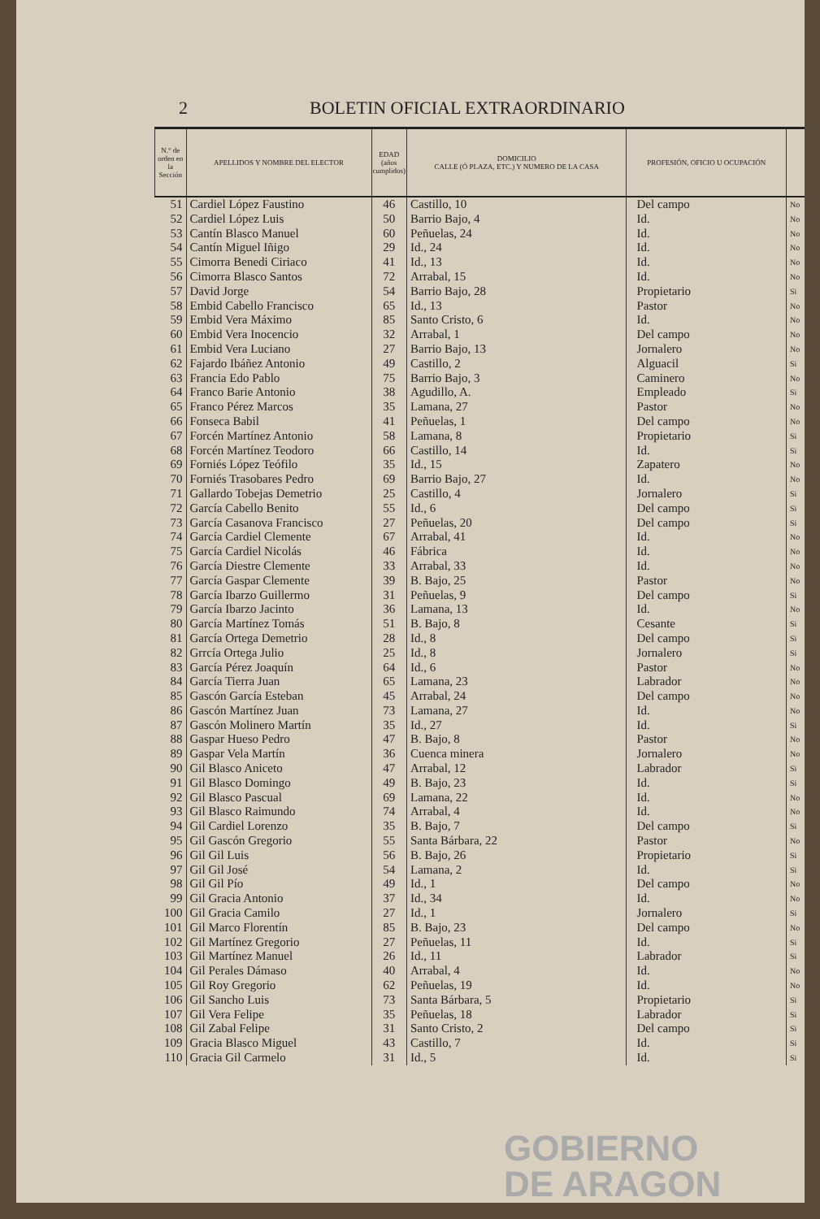2 BOLETIN OFICIAL EXTRAORDINARIO
| N.° de orden en la Sección | APELLIDOS Y NOMBRE DEL ELECTOR | EDAD (años cumplidos) | DOMICILIO CALLE (Ó PLAZA, ETC.) Y NUMERO DE LA CASA | PROFESIÓN, OFICIO U OCUPACIÓN | |
| --- | --- | --- | --- | --- | --- |
| 51 | Cardiel López Faustino | 46 | Castillo, 10 | Del campo | No |
| 52 | Cardiel López Luis | 50 | Barrio Bajo, 4 | Id. | No |
| 53 | Cantín Blasco Manuel | 60 | Peñuelas, 24 | Id. | No |
| 54 | Cantín Miguel Iñigo | 29 | Id., 24 | Id. | No |
| 55 | Cimorra Benedi Ciriaco | 41 | Id., 13 | Id. | No |
| 56 | Cimorra Blasco Santos | 72 | Arrabal, 15 | Id. | No |
| 57 | David Jorge | 54 | Barrio Bajo, 28 | Propietario | Si |
| 58 | Embid Cabello Francisco | 65 | Id., 13 | Pastor | No |
| 59 | Embid Vera Máximo | 85 | Santo Cristo, 6 | Id. | No |
| 60 | Embid Vera Inocencio | 32 | Arrabal, 1 | Del campo | No |
| 61 | Embid Vera Luciano | 27 | Barrio Bajo, 13 | Jornalero | No |
| 62 | Fajardo Ibáñez Antonio | 49 | Castillo, 2 | Alguacil | Si |
| 63 | Francia Edo Pablo | 75 | Barrio Bajo, 3 | Caminero | No |
| 64 | Franco Barie Antonio | 38 | Agudillo, A. | Empleado | Si |
| 65 | Franco Pérez Marcos | 35 | Lamana, 27 | Pastor | No |
| 66 | Fonseca Babil | 41 | Peñuelas, 1 | Del campo | No |
| 67 | Forcén Martínez Antonio | 58 | Lamana, 8 | Propietario | Si |
| 68 | Forcén Martínez Teodoro | 66 | Castillo, 14 | Id. | Si |
| 69 | Forniés López Teófilo | 35 | Id., 15 | Zapatero | No |
| 70 | Forniés Trasobares Pedro | 69 | Barrio Bajo, 27 | Id. | No |
| 71 | Gallardo Tobejas Demetrio | 25 | Castillo, 4 | Jornalero | Si |
| 72 | García Cabello Benito | 55 | Id., 6 | Del campo | Si |
| 73 | García Casanova Francisco | 27 | Peñuelas, 20 | Del campo | Si |
| 74 | García Cardiel Clemente | 67 | Arrabal, 41 | Id. | No |
| 75 | García Cardiel Nicolás | 46 | Fábrica | Id. | No |
| 76 | García Diestre Clemente | 33 | Arrabal, 33 | Id. | No |
| 77 | García Gaspar Clemente | 39 | B. Bajo, 25 | Pastor | No |
| 78 | García Ibarzo Guillermo | 31 | Peñuelas, 9 | Del campo | Si |
| 79 | García Ibarzo Jacinto | 36 | Lamana, 13 | Id. | No |
| 80 | García Martínez Tomás | 51 | B. Bajo, 8 | Cesante | Si |
| 81 | García Ortega Demetrio | 28 | Id., 8 | Del campo | Si |
| 82 | Grrcía Ortega Julio | 25 | Id., 8 | Jornalero | Si |
| 83 | García Pérez Joaquín | 64 | Id., 6 | Pastor | No |
| 84 | García Tierra Juan | 65 | Lamana, 23 | Labrador | No |
| 85 | Gascón García Esteban | 45 | Arrabal, 24 | Del campo | No |
| 86 | Gascón Martínez Juan | 73 | Lamana, 27 | Id. | No |
| 87 | Gascón Molinero Martín | 35 | Id., 27 | Id. | Si |
| 88 | Gaspar Hueso Pedro | 47 | B. Bajo, 8 | Pastor | No |
| 89 | Gaspar Vela Martín | 36 | Cuenca minera | Jornalero | No |
| 90 | Gil Blasco Aniceto | 47 | Arrabal, 12 | Labrador | Si |
| 91 | Gil Blasco Domingo | 49 | B. Bajo, 23 | Id. | Si |
| 92 | Gil Blasco Pascual | 69 | Lamana, 22 | Id. | No |
| 93 | Gil Blasco Raimundo | 74 | Arrabal, 4 | Id. | No |
| 94 | Gil Cardiel Lorenzo | 35 | B. Bajo, 7 | Del campo | Si |
| 95 | Gil Gascón Gregorio | 55 | Santa Bárbara, 22 | Pastor | No |
| 96 | Gil Gil Luis | 56 | B. Bajo, 26 | Propietario | Si |
| 97 | Gil Gil José | 54 | Lamana, 2 | Id. | Si |
| 98 | Gil Gil Pío | 49 | Id., 1 | Del campo | No |
| 99 | Gil Gracia Antonio | 37 | Id., 34 | Id. | No |
| 100 | Gil Gracia Camilo | 27 | Id., 1 | Jornalero | Si |
| 101 | Gil Marco Florentín | 85 | B. Bajo, 23 | Del campo | No |
| 102 | Gil Martínez Gregorio | 27 | Peñuelas, 11 | Id. | Si |
| 103 | Gil Martínez Manuel | 26 | Id., 11 | Labrador | Si |
| 104 | Gil Perales Dámaso | 40 | Arrabal, 4 | Id. | No |
| 105 | Gil Roy Gregorio | 62 | Peñuelas, 19 | Id. | No |
| 106 | Gil Sancho Luis | 73 | Santa Bárbara, 5 | Propietario | Si |
| 107 | Gil Vera Felipe | 35 | Peñuelas, 18 | Labrador | Si |
| 108 | Gil Zabal Felipe | 31 | Santo Cristo, 2 | Del campo | Si |
| 109 | Gracia Blasco Miguel | 43 | Castillo, 7 | Id. | Si |
| 110 | Gracia Gil Carmelo | 31 | Id., 5 | Id. | Si |
GOBIERNO
DE ARAGON